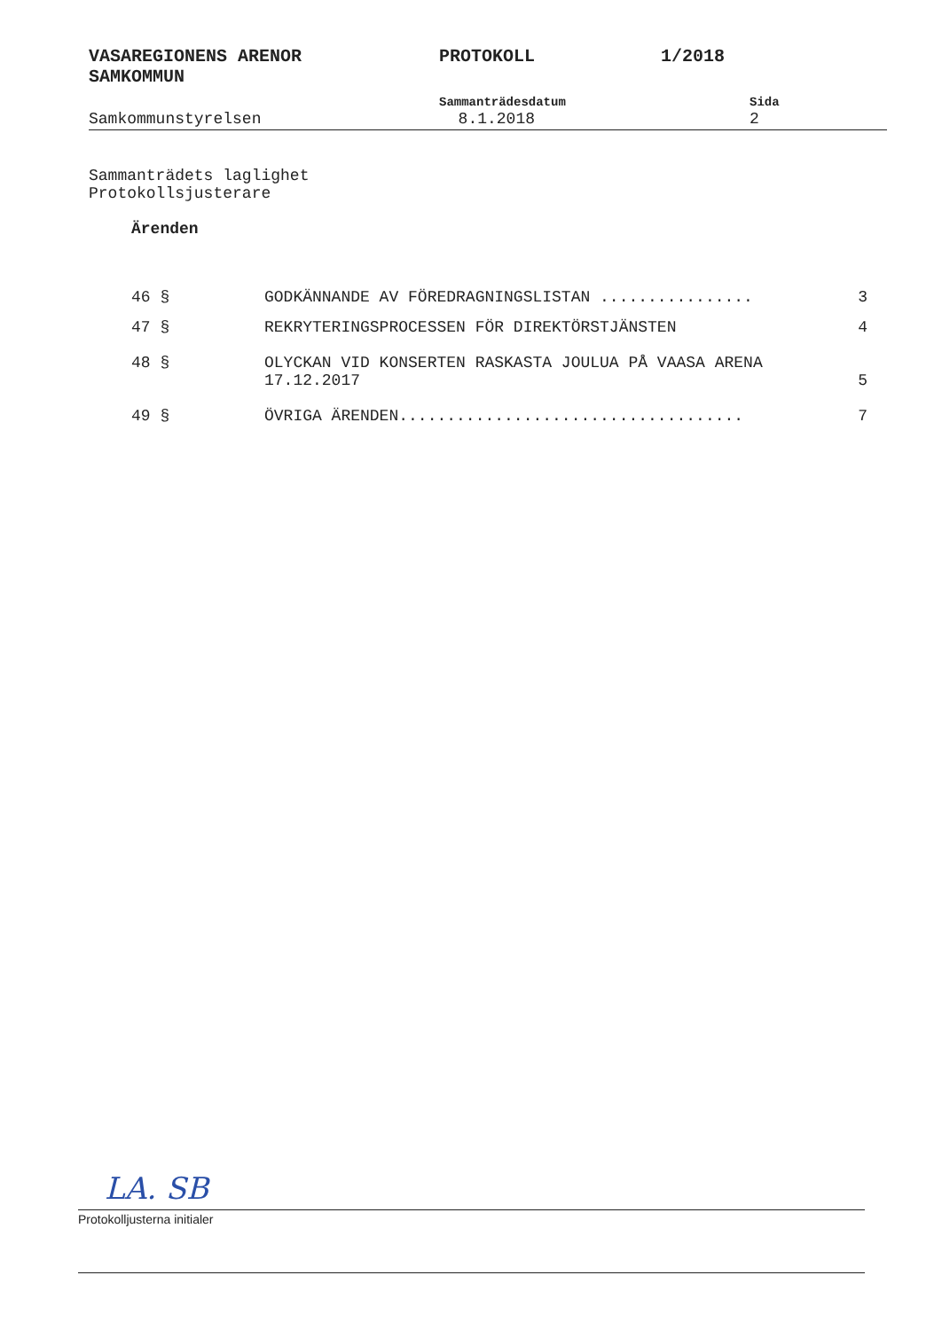VASAREGIONENS ARENOR
SAMKOMMUN
PROTOKOLL 1/2018
Samkommunstyrelsen
Sammanträdesdatum
8.1.2018
Sida
2
Sammanträdets laglighet
Protokollsjusterare
Ärenden
46 § GODKÄNNANDE AV FÖREDRAGNINGSLISTAN ................
3
47 § REKRYTERINGSPROCESSEN FÖR DIREKTÖRSTJÄNSTEN
4
48 § OLYCKAN VID KONSERTEN RASKASTA JOULUA PÅ VAASA ARENA 17.12.2017
5
49 § ÖVRIGA ÄRENDEN....................................
7
LA. SB
Protokolljusterna initialer